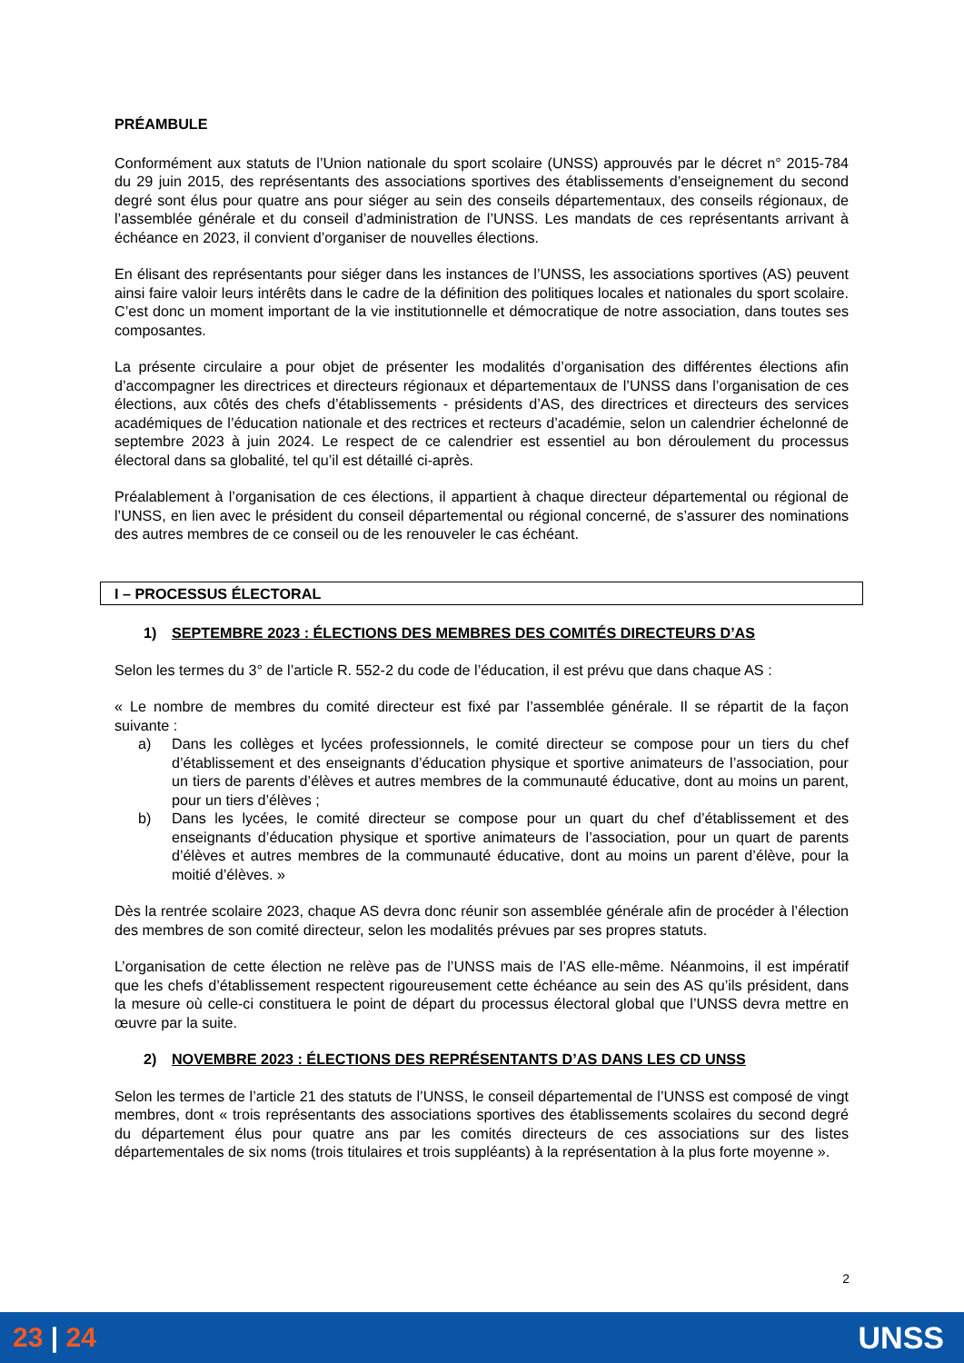PRÉAMBULE
Conformément aux statuts de l’Union nationale du sport scolaire (UNSS) approuvés par le décret n° 2015-784 du 29 juin 2015, des représentants des associations sportives des établissements d’enseignement du second degré sont élus pour quatre ans pour siéger au sein des conseils départementaux, des conseils régionaux, de l’assemblée générale et du conseil d’administration de l’UNSS. Les mandats de ces représentants arrivant à échéance en 2023, il convient d’organiser de nouvelles élections.
En élisant des représentants pour siéger dans les instances de l’UNSS, les associations sportives (AS) peuvent ainsi faire valoir leurs intérêts dans le cadre de la définition des politiques locales et nationales du sport scolaire. C’est donc un moment important de la vie institutionnelle et démocratique de notre association, dans toutes ses composantes.
La présente circulaire a pour objet de présenter les modalités d’organisation des différentes élections afin d’accompagner les directrices et directeurs régionaux et départementaux de l’UNSS dans l’organisation de ces élections, aux côtés des chefs d’établissements - présidents d’AS, des directrices et directeurs des services académiques de l’éducation nationale et des rectrices et recteurs d’académie, selon un calendrier échelonné de septembre 2023 à juin 2024. Le respect de ce calendrier est essentiel au bon déroulement du processus électoral dans sa globalité, tel qu’il est détaillé ci-après.
Préalablement à l’organisation de ces élections, il appartient à chaque directeur départemental ou régional de l’UNSS, en lien avec le président du conseil départemental ou régional concerné, de s’assurer des nominations des autres membres de ce conseil ou de les renouveler le cas échéant.
I – PROCESSUS ÉLECTORAL
1) SEPTEMBRE 2023 : ÉLECTIONS DES MEMBRES DES COMITÉS DIRECTEURS D’AS
Selon les termes du 3° de l’article R. 552-2 du code de l’éducation, il est prévu que dans chaque AS :
« Le nombre de membres du comité directeur est fixé par l’assemblée générale. Il se répartit de la façon suivante :
a) Dans les collèges et lycées professionnels, le comité directeur se compose pour un tiers du chef d’établissement et des enseignants d’éducation physique et sportive animateurs de l’association, pour un tiers de parents d’élèves et autres membres de la communauté éducative, dont au moins un parent, pour un tiers d’élèves ;
b) Dans les lycées, le comité directeur se compose pour un quart du chef d’établissement et des enseignants d’éducation physique et sportive animateurs de l’association, pour un quart de parents d’élèves et autres membres de la communauté éducative, dont au moins un parent d’élève, pour la moitié d’élèves. »
Dès la rentrée scolaire 2023, chaque AS devra donc réunir son assemblée générale afin de procéder à l’élection des membres de son comité directeur, selon les modalités prévues par ses propres statuts.
L’organisation de cette élection ne relève pas de l’UNSS mais de l’AS elle-même. Néanmoins, il est impératif que les chefs d’établissement respectent rigoureusement cette échéance au sein des AS qu’ils président, dans la mesure où celle-ci constituera le point de départ du processus électoral global que l’UNSS devra mettre en œuvre par la suite.
2) NOVEMBRE 2023 : ÉLECTIONS DES REPRÉSENTANTS D’AS DANS LES CD UNSS
Selon les termes de l’article 21 des statuts de l’UNSS, le conseil départemental de l’UNSS est composé de vingt membres, dont « trois représentants des associations sportives des établissements scolaires du second degré du département élus pour quatre ans par les comités directeurs de ces associations sur des listes départementales de six noms (trois titulaires et trois suppléants) à la représentation à la plus forte moyenne ».
2
23 | 24 UNSS